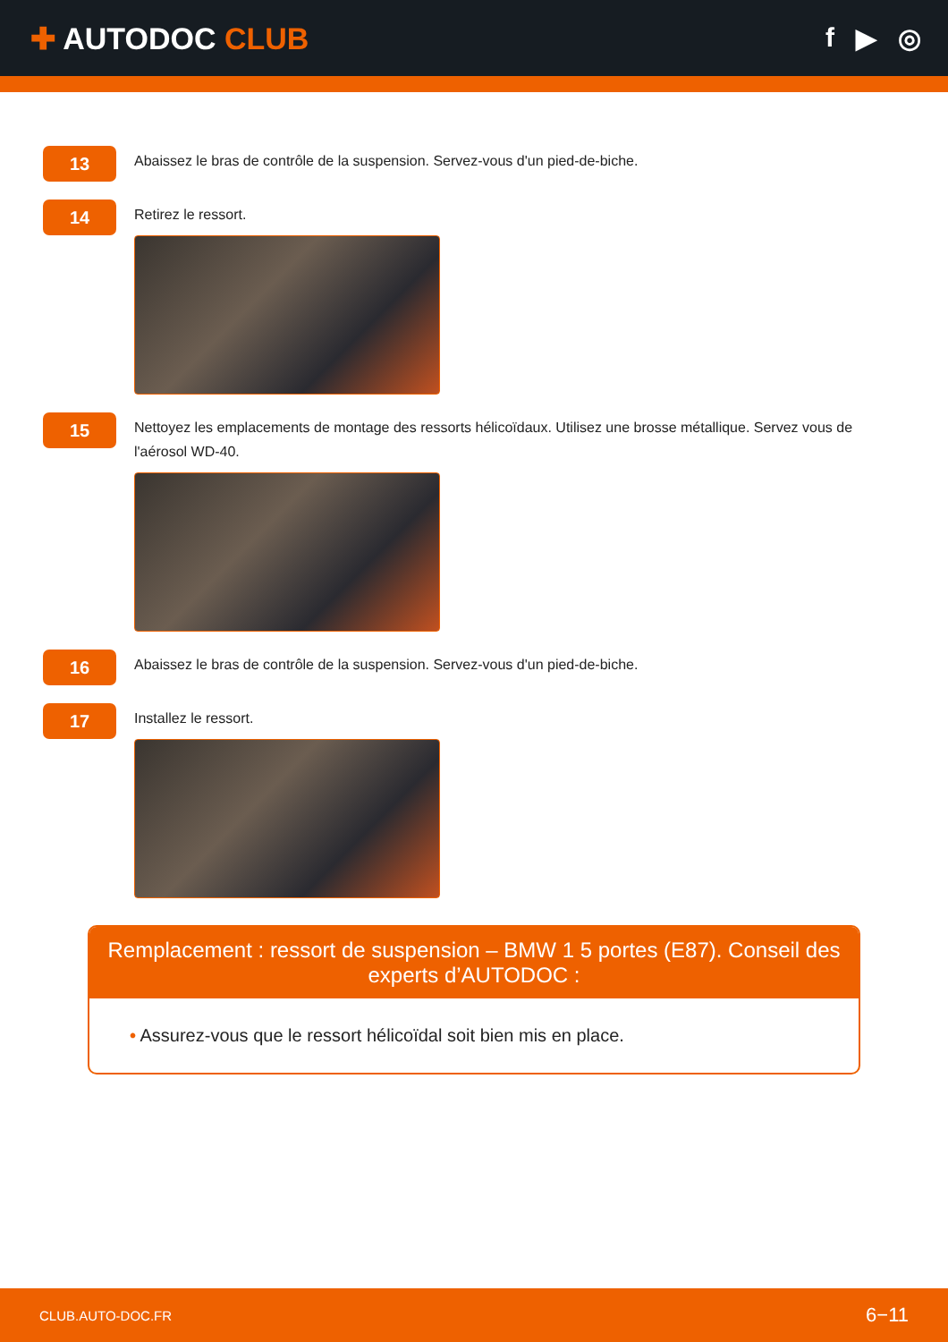✚ AUTODOC CLUB f ▶ ◎
13
Abaissez le bras de contrôle de la suspension. Servez-vous d'un pied-de-biche.
14
Retirez le ressort.
15
Nettoyez les emplacements de montage des ressorts hélicoïdaux. Utilisez une brosse métallique. Servez vous de l'aérosol WD-40.
16
Abaissez le bras de contrôle de la suspension. Servez-vous d'un pied-de-biche.
17
Installez le ressort.
Remplacement : ressort de suspension – BMW 1 5 portes (E87). Conseil des experts d’AUTODOC :
• Assurez-vous que le ressort hélicoïdal soit bien mis en place.
CLUB.AUTO-DOC.FR 6−11